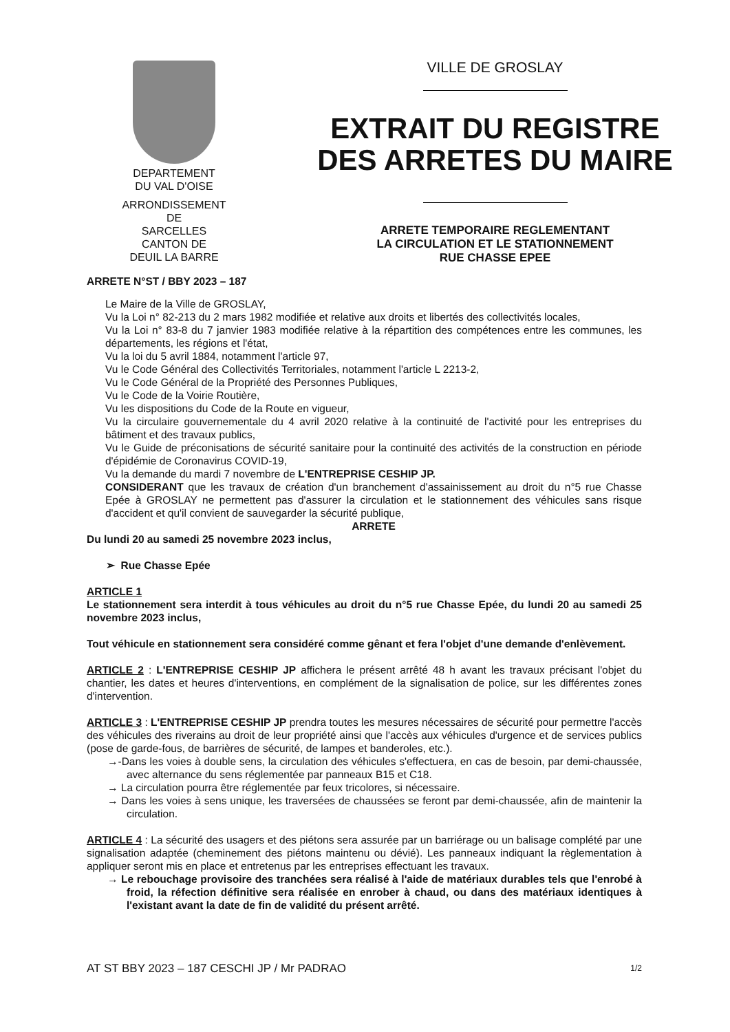DEPARTEMENT
DU VAL D'OISE
ARRONDISSEMENT
DE
SARCELLES
CANTON DE
DEUIL LA BARRE
VILLE DE GROSLAY
EXTRAIT DU REGISTRE
DES ARRETES DU MAIRE
ARRETE TEMPORAIRE REGLEMENTANT
LA CIRCULATION ET LE STATIONNEMENT
RUE CHASSE EPEE
ARRETE N°ST / BBY 2023 – 187
Le Maire de la Ville de GROSLAY,
Vu la Loi n° 82-213 du 2 mars 1982 modifiée et relative aux droits et libertés des collectivités locales,
Vu la Loi n° 83-8 du 7 janvier 1983 modifiée relative à la répartition des compétences entre les communes, les départements, les régions et l'état,
Vu la loi du 5 avril 1884, notamment l'article 97,
Vu le Code Général des Collectivités Territoriales, notamment l'article L 2213-2,
Vu le Code Général de la Propriété des Personnes Publiques,
Vu le Code de la Voirie Routière,
Vu les dispositions du Code de la Route en vigueur,
Vu la circulaire gouvernementale du 4 avril 2020 relative à la continuité de l'activité pour les entreprises du bâtiment et des travaux publics,
Vu le Guide de préconisations de sécurité sanitaire pour la continuité des activités de la construction en période d'épidémie de Coronavirus COVID-19,
Vu la demande du mardi 7 novembre de L'ENTREPRISE CESHIP JP.
CONSIDERANT que les travaux de création d'un branchement d'assainissement au droit du n°5 rue Chasse Epée à GROSLAY ne permettent pas d'assurer la circulation et le stationnement des véhicules sans risque d'accident et qu'il convient de sauvegarder la sécurité publique,
ARRETE
Du lundi 20 au samedi 25 novembre 2023 inclus,
➢ Rue Chasse Epée
ARTICLE 1
Le stationnement sera interdit à tous véhicules au droit du n°5 rue Chasse Epée, du lundi 20 au samedi 25 novembre 2023 inclus,
Tout véhicule en stationnement sera considéré comme gênant et fera l'objet d'une demande d'enlèvement.
ARTICLE 2 : L'ENTREPRISE CESHIP JP affichera le présent arrêté 48 h avant les travaux précisant l'objet du chantier, les dates et heures d'interventions, en complément de la signalisation de police, sur les différentes zones d'intervention.
ARTICLE 3 : L'ENTREPRISE CESHIP JP prendra toutes les mesures nécessaires de sécurité pour permettre l'accès des véhicules des riverains au droit de leur propriété ainsi que l'accès aux véhicules d'urgence et de services publics (pose de garde-fous, de barrières de sécurité, de lampes et banderoles, etc.).
→-Dans les voies à double sens, la circulation des véhicules s'effectuera, en cas de besoin, par demi-chaussée, avec alternance du sens réglementée par panneaux B15 et C18.
→ La circulation pourra être réglementée par feux tricolores, si nécessaire.
→ Dans les voies à sens unique, les traversées de chaussées se feront par demi-chaussée, afin de maintenir la circulation.
ARTICLE 4 : La sécurité des usagers et des piétons sera assurée par un barriérage ou un balisage complété par une signalisation adaptée (cheminement des piétons maintenu ou dévié). Les panneaux indiquant la règlementation à appliquer seront mis en place et entretenus par les entreprises effectuant les travaux.
→ Le rebouchage provisoire des tranchées sera réalisé à l'aide de matériaux durables tels que l'enrobé à froid, la réfection définitive sera réalisée en enrober à chaud, ou dans des matériaux identiques à l'existant avant la date de fin de validité du présent arrêté.
AT ST BBY 2023 – 187 CESCHI JP / Mr PADRAO 1/2